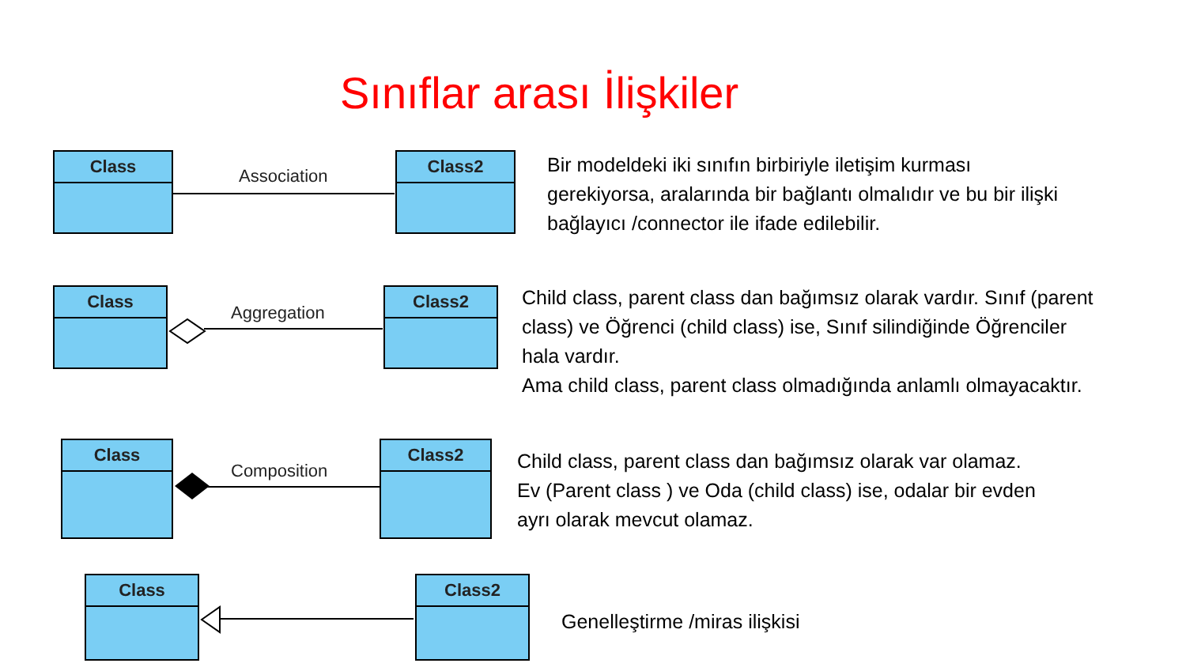Sınıflar arası İlişkiler
Class
Association
Class2
Bir modeldeki iki sınıfın birbiriyle iletişim kurması
gerekiyorsa, aralarında bir bağlantı olmalıdır ve bu bir ilişki
bağlayıcı /connector ile ifade edilebilir.
Class
Aggregation
Class2
Child class, parent class dan bağımsız olarak vardır. Sınıf (parent
class) ve Öğrenci (child class) ise, Sınıf silindiğinde Öğrenciler
hala vardır.
Ama child class, parent class olmadığında anlamlı olmayacaktır.
Class
Composition
Class2
Child class, parent class dan bağımsız olarak var olamaz.
Ev (Parent class ) ve Oda (child class) ise, odalar bir evden
ayrı olarak mevcut olamaz.
Class Class2
Genelleştirme /miras ilişkisi